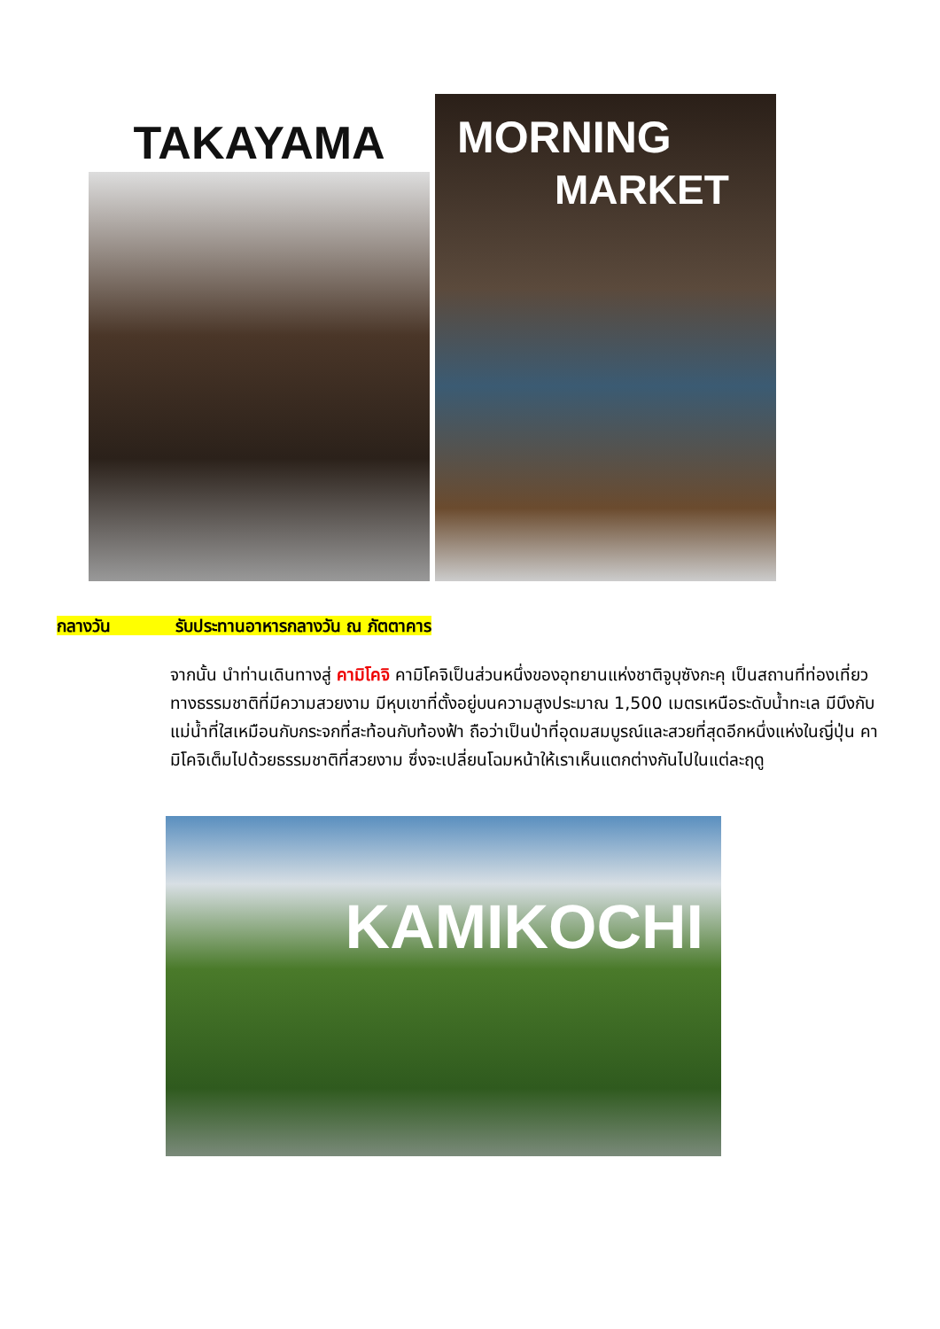TAKAYAMA
MORNING
MARKET
กลางวัน รับประทานอาหารกลางวัน ณ ภัตตาคาร
จากนั้น นำท่านเดินทางสู่ คามิโคจิ คามิโคจิเป็นส่วนหนึ่งของอุทยานแห่งชาติจูบุซังกะคุ เป็นสถานที่ท่องเที่ยวทางธรรมชาติที่มีความสวยงาม มีหุบเขาที่ตั้งอยู่บนความสูงประมาณ 1,500 เมตรเหนือระดับน้ำทะเล มีบึงกับแม่น้ำที่ใสเหมือนกับกระจกที่สะท้อนกับท้องฟ้า ถือว่าเป็นป่าที่อุดมสมบูรณ์และสวยที่สุดอีกหนึ่งแห่งในญี่ปุ่น คามิโคจิเต็มไปด้วยธรรมชาติที่สวยงาม ซึ่งจะเปลี่ยนโฉมหน้าให้เราเห็นแตกต่างกันไปในแต่ละฤดู
KAMIKOCHI